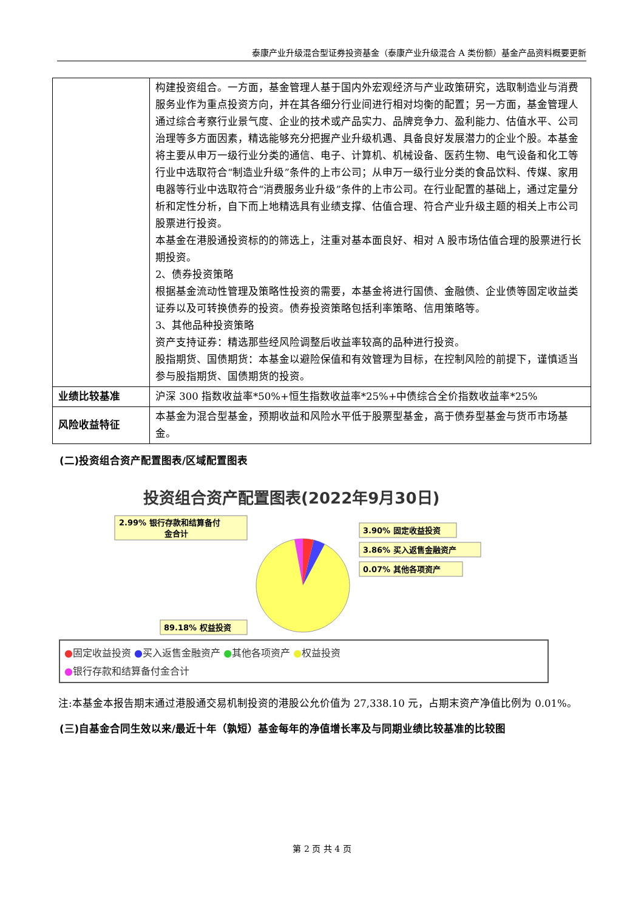泰康产业升级混合型证券投资基金（泰康产业升级混合 A 类份额）基金产品资料概要更新
| | 构建投资组合。一方面，基金管理人基于国内外宏观经济与产业政策研究，选取制造业与消费服务业作为重点投资方向，并在其各细分行业间进行相对均衡的配置；另一方面，基金管理人通过综合考察行业景气度、企业的技术或产品实力、品牌竞争力、盈利能力、估值水平、公司治理等多方面因素，精选能够充分把握产业升级机遇、具备良好发展潜力的企业个股。本基金将主要从申万一级行业分类的通信、电子、计算机、机械设备、医药生物、电气设备和化工等行业中选取符合“制造业升级”条件的上市公司；从申万一级行业分类的食品饮料、传媒、家用电器等行业中选取符合“消费服务业升级”条件的上市公司。在行业配置的基础上，通过定量分析和定性分析，自下而上地精选具有业绩支撑、估值合理、符合产业升级主题的相关上市公司股票进行投资。 本基金在港股通投资标的的筛选上，注重对基本面良好、相对 A 股市场估值合理的股票进行长期投资。 2、债券投资策略 根据基金流动性管理及策略性投资的需要，本基金将进行国债、金融债、企业债等固定收益类证券以及可转换债券的投资。债券投资策略包括利率策略、信用策略等。 3、其他品种投资策略 资产支持证券：精选那些经风险调整后收益率较高的品种进行投资。 股指期货、国债期货：本基金以避险保值和有效管理为目标，在控制风险的前提下，谨慎适当参与股指期货、国债期货的投资。 |
| 业绩比较基准 | 沪深 300 指数收益率*50%+恒生指数收益率*25%+中债综合全价指数收益率*25% |
| 风险收益特征 | 本基金为混合型基金，预期收益和风险水平低于股票型基金，高于债券型基金与货币市场基金。 |
(二)投资组合资产配置图表/区域配置图表
投资组合资产配置图表(2022年9月30日)
2.99% 银行存款和结算备付
金合计
3.90% 固定收益投资
3.86% 买入返售金融资产
0.07% 其他各项资产
89.18% 权益投资
●固定收益投资 ●买入返售金融资产 ●其他各项资产 ●权益投资
●银行存款和结算备付金合计
注:本基金本报告期末通过港股通交易机制投资的港股公允价值为 27,338.10 元，占期末资产净值比例为 0.01%。
(三)自基金合同生效以来/最近十年（孰短）基金每年的净值增长率及与同期业绩比较基准的比较图
第 2 页 共 4 页